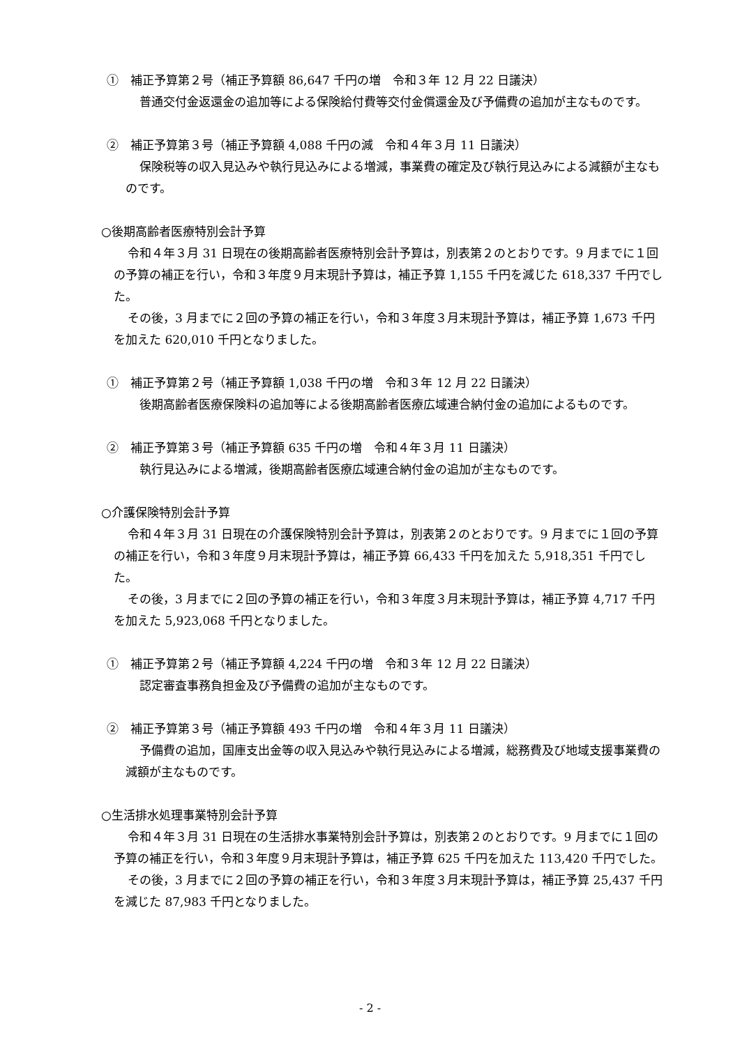①　補正予算第２号（補正予算額 86,647 千円の増　令和３年 12 月 22 日議決）
普通交付金返還金の追加等による保険給付費等交付金償還金及び予備費の追加が主なものです。
②　補正予算第３号（補正予算額 4,088 千円の減　令和４年３月 11 日議決）
保険税等の収入見込みや執行見込みによる増減，事業費の確定及び執行見込みによる減額が主なものです。
○後期高齢者医療特別会計予算
令和４年３月 31 日現在の後期高齢者医療特別会計予算は，別表第２のとおりです。9 月までに１回の予算の補正を行い，令和３年度９月末現計予算は，補正予算 1,155 千円を減じた 618,337 千円でした。
その後，3 月までに２回の予算の補正を行い，令和３年度３月末現計予算は，補正予算 1,673 千円を加えた 620,010 千円となりました。
①　補正予算第２号（補正予算額 1,038 千円の増　令和３年 12 月 22 日議決）
後期高齢者医療保険料の追加等による後期高齢者医療広域連合納付金の追加によるものです。
②　補正予算第３号（補正予算額 635 千円の増　令和４年３月 11 日議決）
執行見込みによる増減，後期高齢者医療広域連合納付金の追加が主なものです。
○介護保険特別会計予算
令和４年３月 31 日現在の介護保険特別会計予算は，別表第２のとおりです。9 月までに１回の予算の補正を行い，令和３年度９月末現計予算は，補正予算 66,433 千円を加えた 5,918,351 千円でした。
その後，3 月までに２回の予算の補正を行い，令和３年度３月末現計予算は，補正予算 4,717 千円を加えた 5,923,068 千円となりました。
①　補正予算第２号（補正予算額 4,224 千円の増　令和３年 12 月 22 日議決）
認定審査事務負担金及び予備費の追加が主なものです。
②　補正予算第３号（補正予算額 493 千円の増　令和４年３月 11 日議決）
予備費の追加，国庫支出金等の収入見込みや執行見込みによる増減，総務費及び地域支援事業費の減額が主なものです。
○生活排水処理事業特別会計予算
令和４年３月 31 日現在の生活排水事業特別会計予算は，別表第２のとおりです。9 月までに１回の予算の補正を行い，令和３年度９月末現計予算は，補正予算 625 千円を加えた 113,420 千円でした。
その後，3 月までに２回の予算の補正を行い，令和３年度３月末現計予算は，補正予算 25,437 千円を減じた 87,983 千円となりました。
- 2 -